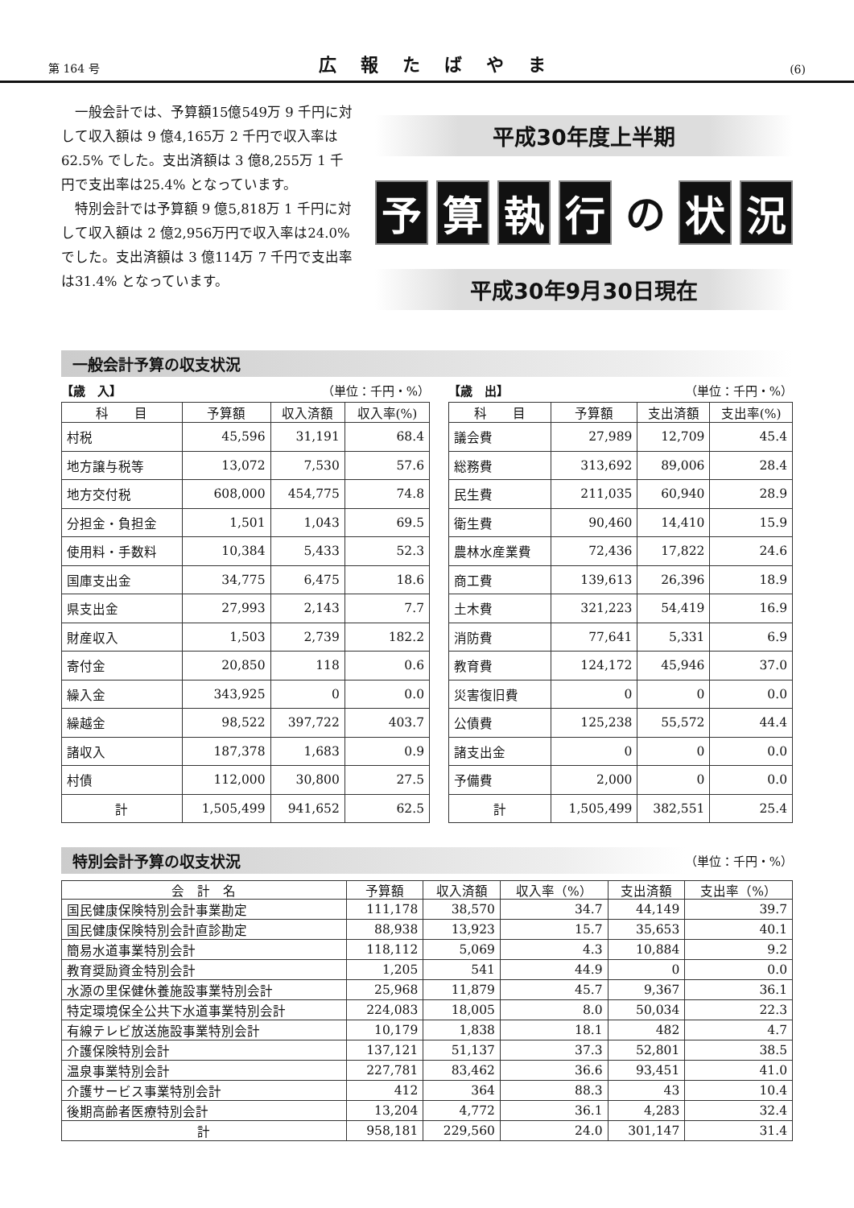第 164 号 広報たばやま (6)
一般会計では、予算額15億549万 9 千円に対して収入額は 9 億4,165万 2 千円で収入率は62.5% でした。支出済額は 3 億8,255万 1 千円で支出率は25.4% となっています。
特別会計では予算額 9 億5,818万 1 千円に対して収入額は 2 億2,956万円で収入率は24.0% でした。支出済額は 3 億114万 7 千円で支出率は31.4% となっています。
平成30年度上半期
予算執行 の 状 況
平成30年9月30日現在
一般会計予算の収支状況
【歳　入】 （単位：千円・%）
| 科 目 | 予算額 | 収入済額 | 収入率(%) |
| --- | --- | --- | --- |
| 村税 | 45,596 | 31,191 | 68.4 |
| 地方譲与税等 | 13,072 | 7,530 | 57.6 |
| 地方交付税 | 608,000 | 454,775 | 74.8 |
| 分担金・負担金 | 1,501 | 1,043 | 69.5 |
| 使用料・手数料 | 10,384 | 5,433 | 52.3 |
| 国庫支出金 | 34,775 | 6,475 | 18.6 |
| 県支出金 | 27,993 | 2,143 | 7.7 |
| 財産収入 | 1,503 | 2,739 | 182.2 |
| 寄付金 | 20,850 | 118 | 0.6 |
| 繰入金 | 343,925 | 0 | 0.0 |
| 繰越金 | 98,522 | 397,722 | 403.7 |
| 諸収入 | 187,378 | 1,683 | 0.9 |
| 村債 | 112,000 | 30,800 | 27.5 |
| 計 | 1,505,499 | 941,652 | 62.5 |
【歳　出】 （単位：千円・%）
| 科 目 | 予算額 | 支出済額 | 支出率(%) |
| --- | --- | --- | --- |
| 議会費 | 27,989 | 12,709 | 45.4 |
| 総務費 | 313,692 | 89,006 | 28.4 |
| 民生費 | 211,035 | 60,940 | 28.9 |
| 衛生費 | 90,460 | 14,410 | 15.9 |
| 農林水産業費 | 72,436 | 17,822 | 24.6 |
| 商工費 | 139,613 | 26,396 | 18.9 |
| 土木費 | 321,223 | 54,419 | 16.9 |
| 消防費 | 77,641 | 5,331 | 6.9 |
| 教育費 | 124,172 | 45,946 | 37.0 |
| 災害復旧費 | 0 | 0 | 0.0 |
| 公債費 | 125,238 | 55,572 | 44.4 |
| 諸支出金 | 0 | 0 | 0.0 |
| 予備費 | 2,000 | 0 | 0.0 |
| 計 | 1,505,499 | 382,551 | 25.4 |
特別会計予算の収支状況
（単位：千円・%）
| 会 計 名 | 予算額 | 収入済額 | 収入率（%） | 支出済額 | 支出率（%） |
| --- | --- | --- | --- | --- | --- |
| 国民健康保険特別会計事業勘定 | 111,178 | 38,570 | 34.7 | 44,149 | 39.7 |
| 国民健康保険特別会計直診勘定 | 88,938 | 13,923 | 15.7 | 35,653 | 40.1 |
| 簡易水道事業特別会計 | 118,112 | 5,069 | 4.3 | 10,884 | 9.2 |
| 教育奨励資金特別会計 | 1,205 | 541 | 44.9 | 0 | 0.0 |
| 水源の里保健休養施設事業特別会計 | 25,968 | 11,879 | 45.7 | 9,367 | 36.1 |
| 特定環境保全公共下水道事業特別会計 | 224,083 | 18,005 | 8.0 | 50,034 | 22.3 |
| 有線テレビ放送施設事業特別会計 | 10,179 | 1,838 | 18.1 | 482 | 4.7 |
| 介護保険特別会計 | 137,121 | 51,137 | 37.3 | 52,801 | 38.5 |
| 温泉事業特別会計 | 227,781 | 83,462 | 36.6 | 93,451 | 41.0 |
| 介護サービス事業特別会計 | 412 | 364 | 88.3 | 43 | 10.4 |
| 後期高齢者医療特別会計 | 13,204 | 4,772 | 36.1 | 4,283 | 32.4 |
| 計 | 958,181 | 229,560 | 24.0 | 301,147 | 31.4 |